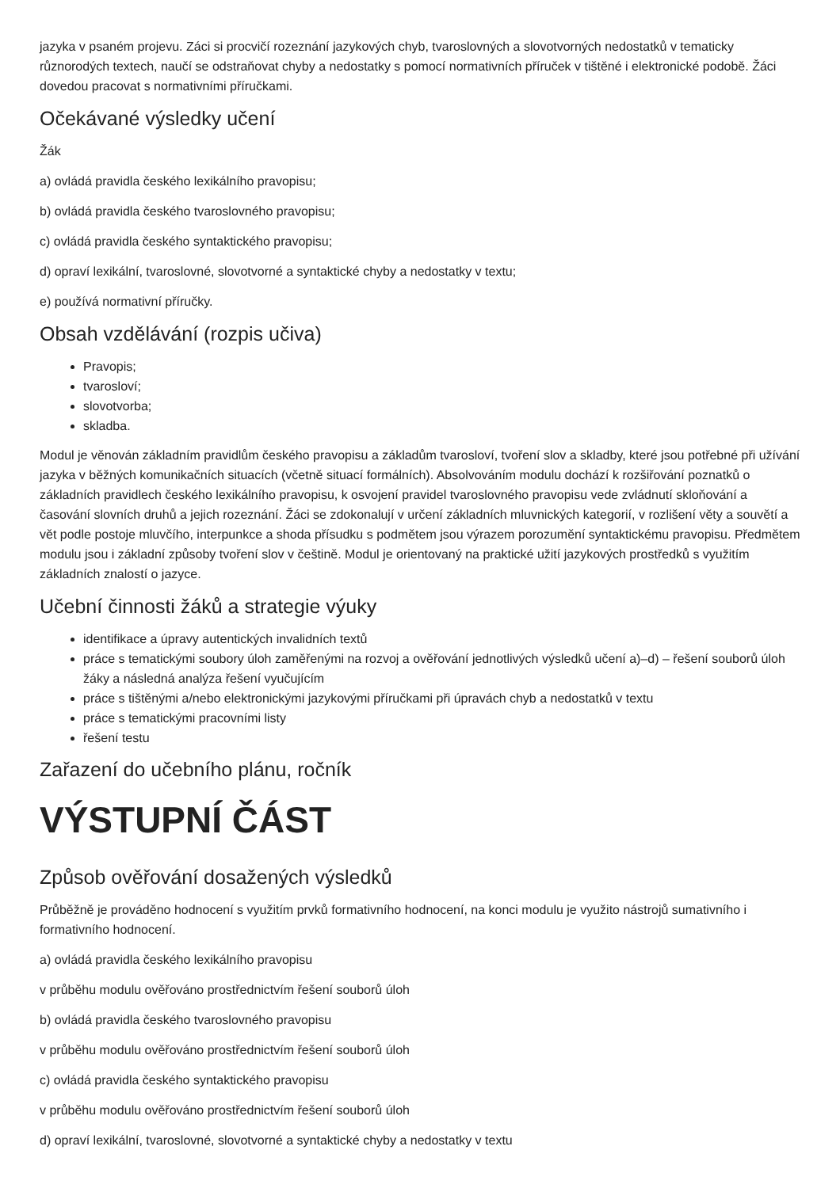jazyka v psaném projevu. Záci si procvičí rozeznání jazykových chyb, tvaroslovných a slovotvorných nedostatků v tematicky různorodých textech, naučí se odstraňovat chyby a nedostatky s pomocí normativních příruček v tištěné i elektronické podobě. Žáci dovedou pracovat s normativními příručkami.
Očekávané výsledky učení
Žák
a) ovládá pravidla českého lexikálního pravopisu;
b) ovládá pravidla českého tvaroslovného pravopisu;
c) ovládá pravidla českého syntaktického pravopisu;
d) opraví lexikální, tvaroslovné, slovotvorné a syntaktické chyby a nedostatky v textu;
e) používá normativní příručky.
Obsah vzdělávání (rozpis učiva)
Pravopis;
tvarosloví;
slovotvorba;
skladba.
Modul je věnován základním pravidlům českého pravopisu a základům tvarosloví, tvoření slov a skladby, které jsou potřebné při užívání jazyka v běžných komunikačních situacích (včetně situací formálních). Absolvováním modulu dochází k rozšiřování poznatků o základních pravidlech českého lexikálního pravopisu, k osvojení pravidel tvaroslovného pravopisu vede zvládnutí skloňování a časování slovních druhů a jejich rozeznání. Žáci se zdokonalují v určení základních mluvnických kategorií, v rozlišení věty a souvětí a vět podle postoje mluvčího, interpunkce a shoda přísudku s podmětem jsou výrazem porozumění syntaktickému pravopisu. Předmětem modulu jsou i základní způsoby tvoření slov v češtině. Modul je orientovaný na praktické užití jazykových prostředků s využitím základních znalostí o jazyce.
Učební činnosti žáků a strategie výuky
identifikace a úpravy autentických invalidních textů
práce s tematickými soubory úloh zaměřenými na rozvoj a ověřování jednotlivých výsledků učení a)–d) – řešení souborů úloh žáky a následná analýza řešení vyučujícím
práce s tištěnými a/nebo elektronickými jazykovými příručkami při úpravách chyb a nedostatků v textu
práce s tematickými pracovními listy
řešení testu
Zařazení do učebního plánu, ročník
VÝSTUPNÍ ČÁST
Způsob ověřování dosažených výsledků
Průběžně je prováděno hodnocení s využitím prvků formativního hodnocení, na konci modulu je využito nástrojů sumativního i formativního hodnocení.
a) ovládá pravidla českého lexikálního pravopisu
v průběhu modulu ověřováno prostřednictvím řešení souborů úloh
b) ovládá pravidla českého tvaroslovného pravopisu
v průběhu modulu ověřováno prostřednictvím řešení souborů úloh
c) ovládá pravidla českého syntaktického pravopisu
v průběhu modulu ověřováno prostřednictvím řešení souborů úloh
d) opraví lexikální, tvaroslovné, slovotvorné a syntaktické chyby a nedostatky v textu